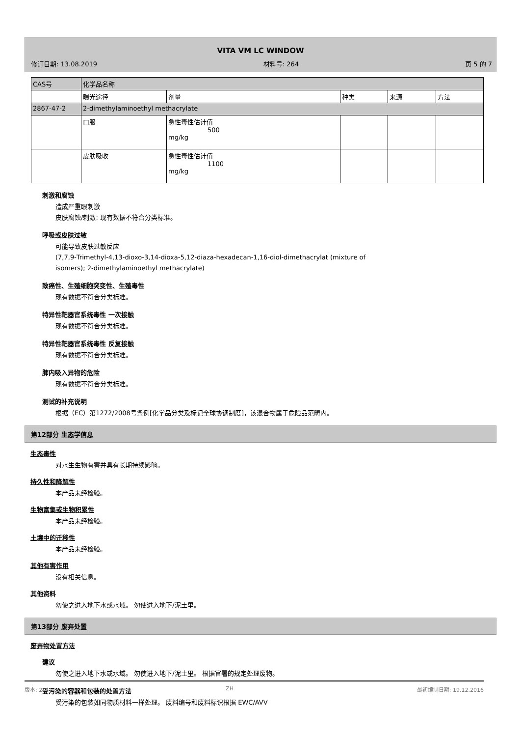VITA VM LC WINDOW
修订日期: 13.08.2019 材料号: 264 页 5 的 7
| CAS号 | 化学品名称 | | | | |
| | 曝光途径 | 剂量 | 种类 | 来源 | 方法 |
| 2867-47-2 | 2-dimethylaminoethyl methacrylate | | | | |
| | 口服 | 急性毒性估计值 500 mg/kg | | | |
| | 皮肤吸收 | 急性毒性估计值 1100 mg/kg | | | |
刺激和腐蚀
造成严重眼刺激
皮肤腐蚀/刺激: 现有数据不符合分类标准。
呼吸或皮肤过敏
可能导致皮肤过敏反应
(7,7,9-Trimethyl-4,13-dioxo-3,14-dioxa-5,12-diaza-hexadecan-1,16-diol-dimethacrylat (mixture of
isomers); 2-dimethylaminoethyl methacrylate)
致癌性、生殖细胞突变性、生殖毒性
现有数据不符合分类标准。
特异性靶器官系统毒性 一次接触
现有数据不符合分类标准。
特异性靶器官系统毒性 反复接触
现有数据不符合分类标准。
肺内吸入异物的危险
现有数据不符合分类标准。
测试的补充说明
根据（EC）第1272/2008号条例[化学品分类及标记全球协调制度]，该混合物属于危险品范畴内。
第12部分 生态学信息
生态毒性
对水生生物有害并具有长期持续影响。
持久性和降解性
本产品未经检验。
生物富集或生物积累性
本产品未经检验。
土壤中的迁移性
本产品未经检验。
其他有害作用
没有相关信息。
其他资料
勿使之进入地下水或水域。 勿使进入地下/泥土里。
第13部分 废弃处置
废弃物处置方法
建议
勿使之进入地下水或水域。 勿使进入地下/泥土里。 根据官署的规定处理废物。
受污染的容器和包装的处置方法
受污染的包装如同物质材料一样处理。 废料编号和废料标识根据 EWC/AVV
版本: 2 ZH 最初编制日期: 19.12.2016